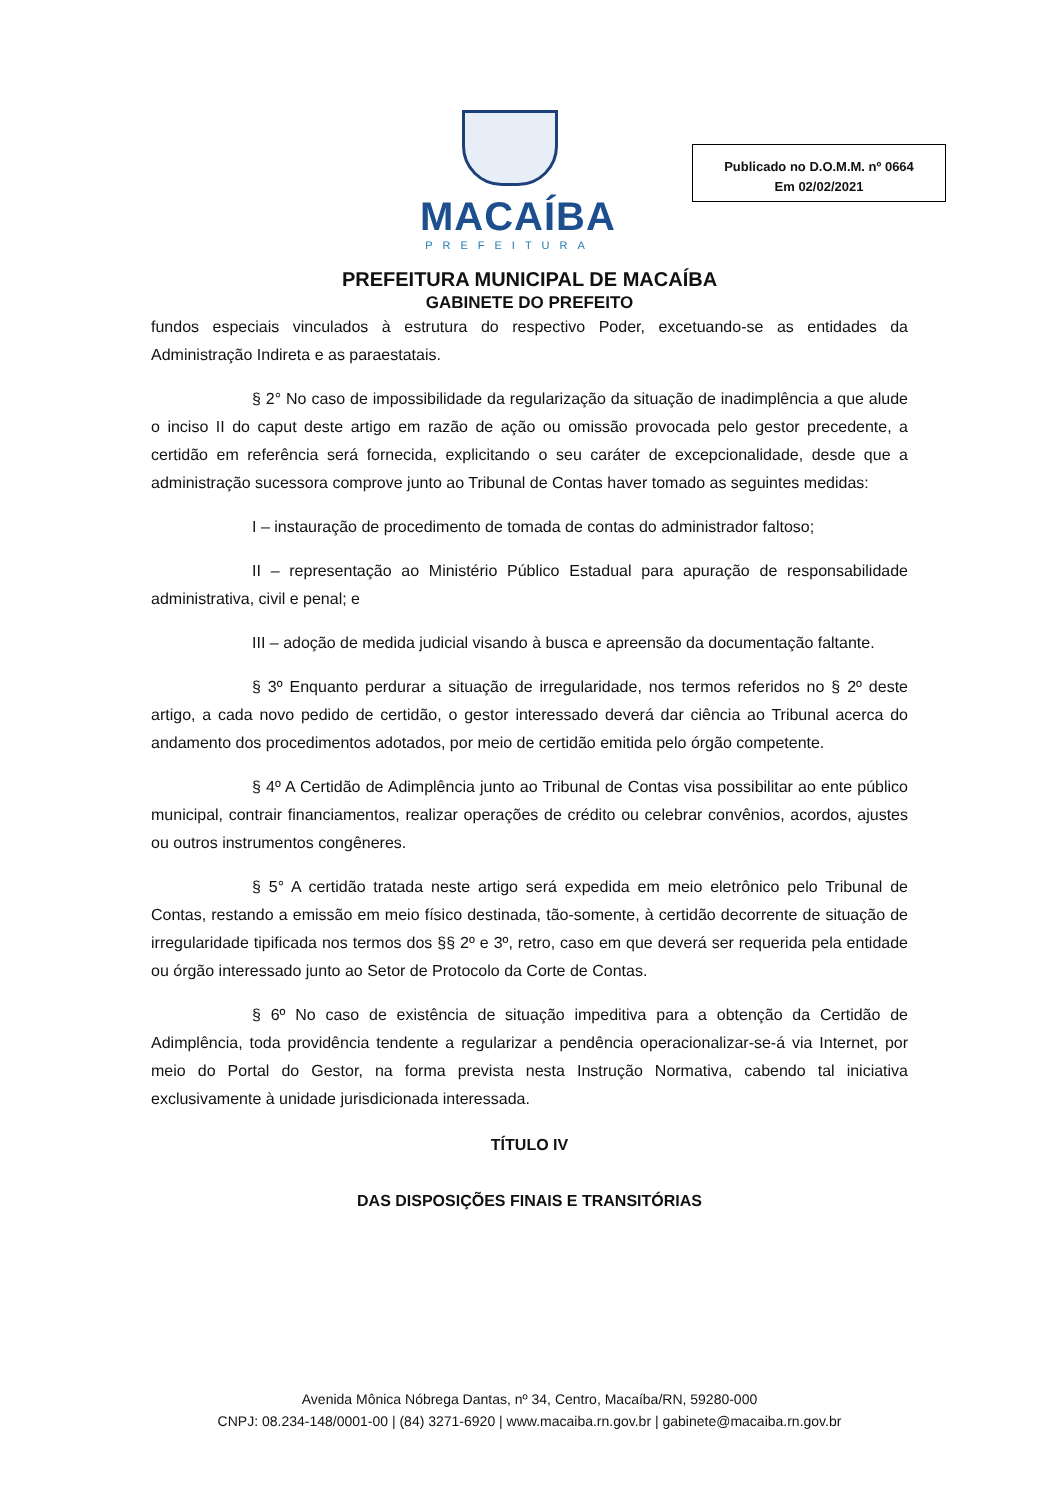MACAÍBA
PREFEITURA
Publicado no D.O.M.M. nº 0664
Em 02/02/2021
PREFEITURA MUNICIPAL DE MACAÍBA
GABINETE DO PREFEITO
fundos especiais vinculados à estrutura do respectivo Poder, excetuando-se as entidades da Administração Indireta e as paraestatais.
§ 2° No caso de impossibilidade da regularização da situação de inadimplência a que alude o inciso II do caput deste artigo em razão de ação ou omissão provocada pelo gestor precedente, a certidão em referência será fornecida, explicitando o seu caráter de excepcionalidade, desde que a administração sucessora comprove junto ao Tribunal de Contas haver tomado as seguintes medidas:
I – instauração de procedimento de tomada de contas do administrador faltoso;
II – representação ao Ministério Público Estadual para apuração de responsabilidade administrativa, civil e penal; e
III – adoção de medida judicial visando à busca e apreensão da documentação faltante.
§ 3º Enquanto perdurar a situação de irregularidade, nos termos referidos no § 2º deste artigo, a cada novo pedido de certidão, o gestor interessado deverá dar ciência ao Tribunal acerca do andamento dos procedimentos adotados, por meio de certidão emitida pelo órgão competente.
§ 4º A Certidão de Adimplência junto ao Tribunal de Contas visa possibilitar ao ente público municipal, contrair financiamentos, realizar operações de crédito ou celebrar convênios, acordos, ajustes ou outros instrumentos congêneres.
§ 5° A certidão tratada neste artigo será expedida em meio eletrônico pelo Tribunal de Contas, restando a emissão em meio físico destinada, tão-somente, à certidão decorrente de situação de irregularidade tipificada nos termos dos §§ 2º e 3º, retro, caso em que deverá ser requerida pela entidade ou órgão interessado junto ao Setor de Protocolo da Corte de Contas.
§ 6º No caso de existência de situação impeditiva para a obtenção da Certidão de Adimplência, toda providência tendente a regularizar a pendência operacionalizar-se-á via Internet, por meio do Portal do Gestor, na forma prevista nesta Instrução Normativa, cabendo tal iniciativa exclusivamente à unidade jurisdicionada interessada.
TÍTULO IV
DAS DISPOSIÇÕES FINAIS E TRANSITÓRIAS
Avenida Mônica Nóbrega Dantas, nº 34, Centro, Macaíba/RN, 59280-000
CNPJ: 08.234-148/0001-00 | (84) 3271-6920 | www.macaiba.rn.gov.br | gabinete@macaiba.rn.gov.br